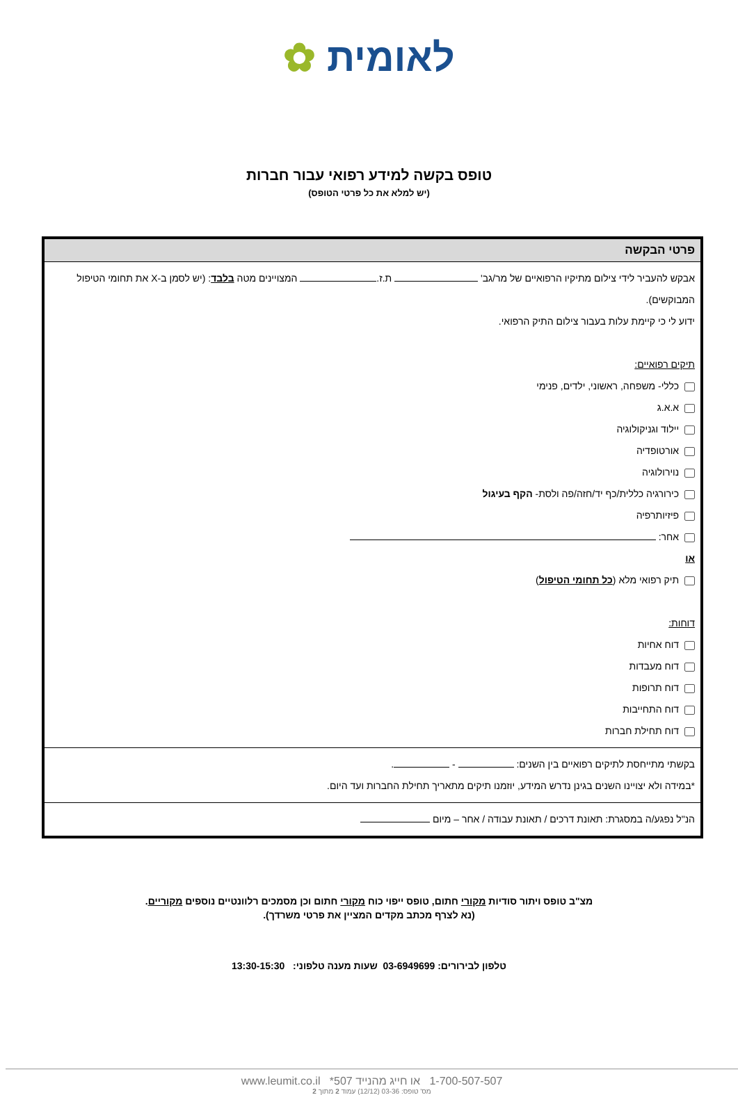לאומית ✿
טופס בקשה למידע רפואי עבור חברות
(יש למלא את כל פרטי הטופס)
פרטי הבקשה
אבקש להעביר לידי צילום מתיקיו הרפואיים של מר/גב' ת.ז. המצויינים מטה בלבד: (יש לסמן ב-X את תחומי הטיפול המבוקשים).
ידוע לי כי קיימת עלות בעבור צילום התיק הרפואי.
תיקים רפואיים:
כללי- משפחה, ראשוני, ילדים, פנימי
א.א.ג
יילוד וגניקולוגיה
אורטופדיה
נוירולוגיה
כירורגיה כללית/כף יד/חזה/פה ולסת- הקף בעיגול
פיזיותרפיה
אחר:
או
תיק רפואי מלא (כל תחומי הטיפול)
דוחות:
דוח אחיות
דוח מעבדות
דוח תרופות
דוח התחייבות
דוח תחילת חברות
בקשתי מתייחסת לתיקים רפואיים בין השנים: - .
*במידה ולא יצויינו השנים בגינן נדרש המידע, יוזמנו תיקים מתאריך תחילת החברות ועד היום.
הנ"ל נפגע/ה במסגרת: תאונת דרכים / תאונת עבודה / אחר – מיום
מצ"ב טופס ויתור סודיות מקורי חתום, טופס ייפוי כוח מקורי חתום וכן מסמכים רלוונטיים נוספים מקוריים.
(נא לצרף מכתב מקדים המציין את פרטי משרדך).
טלפון לבירורים: 03-6949699 שעות מענה טלפוני: 13:30-15:30
1-700-507-507 או חייג מהנייד 507* www.leumit.co.il
מס' טופס: 03-36 (12/12) עמוד 2 מתוך 2